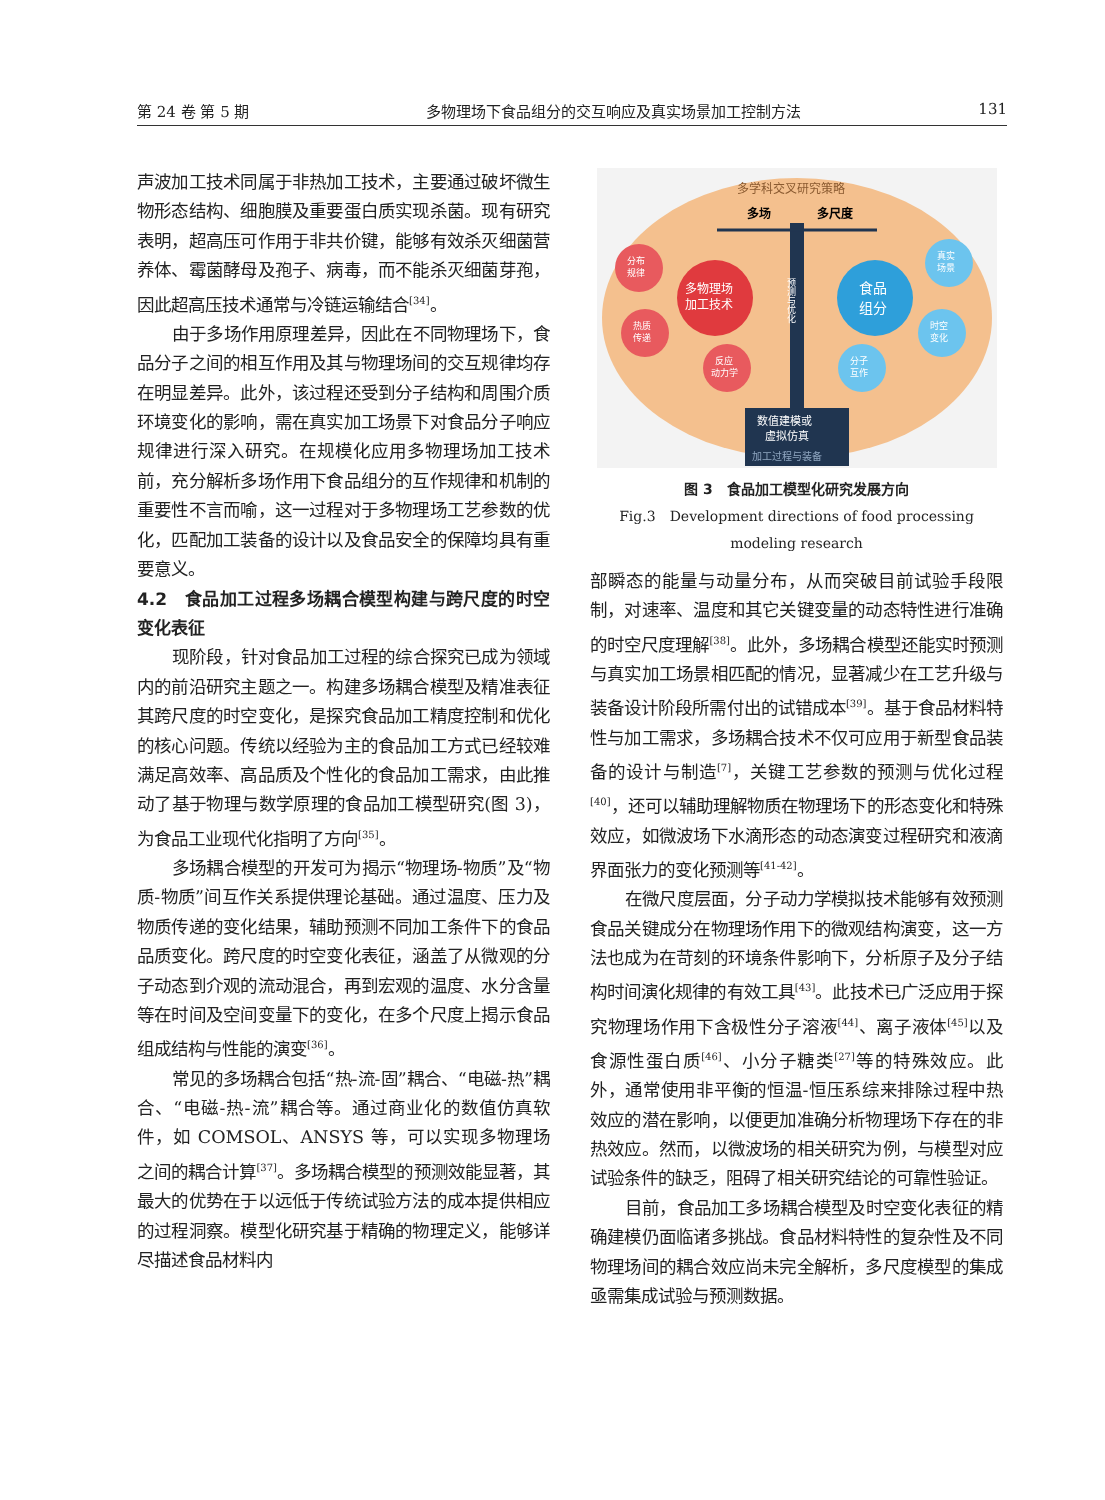第 24 卷 第 5 期 多物理场下食品组分的交互响应及真实场景加工控制方法 131
声波加工技术同属于非热加工技术，主要通过破坏微生物形态结构、细胞膜及重要蛋白质实现杀菌。现有研究表明，超高压可作用于非共价键，能够有效杀灭细菌营养体、霉菌酵母及孢子、病毒，而不能杀灭细菌芽孢，因此超高压技术通常与冷链运输结合<sup>[34]</sup>。
由于多场作用原理差异，因此在不同物理场下，食品分子之间的相互作用及其与物理场间的交互规律均存在明显差异。此外，该过程还受到分子结构和周围介质环境变化的影响，需在真实加工场景下对食品分子响应规律进行深入研究。在规模化应用多物理场加工技术前，充分解析多场作用下食品组分的互作规律和机制的重要性不言而喻，这一过程对于多物理场工艺参数的优化，匹配加工装备的设计以及食品安全的保障均具有重要意义。
4.2　食品加工过程多场耦合模型构建与跨尺度的时空变化表征
现阶段，针对食品加工过程的综合探究已成为领域内的前沿研究主题之一。构建多场耦合模型及精准表征其跨尺度的时空变化，是探究食品加工精度控制和优化的核心问题。传统以经验为主的食品加工方式已经较难满足高效率、高品质及个性化的食品加工需求，由此推动了基于物理与数学原理的食品加工模型研究(图 3)，为食品工业现代化指明了方向<sup>[35]</sup>。
多场耦合模型的开发可为揭示“物理场-物质”及“物质-物质”间互作关系提供理论基础。通过温度、压力及物质传递的变化结果，辅助预测不同加工条件下的食品品质变化。跨尺度的时空变化表征，涵盖了从微观的分子动态到介观的流动混合，再到宏观的温度、水分含量等在时间及空间变量下的变化，在多个尺度上揭示食品组成结构与性能的演变<sup>[36]</sup>。
常见的多场耦合包括“热-流-固”耦合、“电磁-热”耦合、“电磁-热-流”耦合等。通过商业化的数值仿真软件，如 COMSOL、ANSYS 等，可以实现多物理场之间的耦合计算<sup>[37]</sup>。多场耦合模型的预测效能显著，其最大的优势在于以远低于传统试验方法的成本提供相应的过程洞察。模型化研究基于精确的物理定义，能够详尽描述食品材料内
多学科交叉研究策略
多场
多尺度
预测与优化
多物理场
加工技术
食品
组分
分布
规律
热质
传递
反应
动力学
真实
场景
时空
变化
分子
互作
数值建模或
虚拟仿真
加工过程与装备
图 3　食品加工模型化研究发展方向
Fig.3　Development directions of food processing
modeling research
部瞬态的能量与动量分布，从而突破目前试验手段限制，对速率、温度和其它关键变量的动态特性进行准确的时空尺度理解<sup>[38]</sup>。此外，多场耦合模型还能实时预测与真实加工场景相匹配的情况，显著减少在工艺升级与装备设计阶段所需付出的试错成本<sup>[39]</sup>。基于食品材料特性与加工需求，多场耦合技术不仅可应用于新型食品装备的设计与制造<sup>[7]</sup>，关键工艺参数的预测与优化过程<sup>[40]</sup>，还可以辅助理解物质在物理场下的形态变化和特殊效应，如微波场下水滴形态的动态演变过程研究和液滴界面张力的变化预测等<sup>[41-42]</sup>。
在微尺度层面，分子动力学模拟技术能够有效预测食品关键成分在物理场作用下的微观结构演变，这一方法也成为在苛刻的环境条件影响下，分析原子及分子结构时间演化规律的有效工具<sup>[43]</sup>。此技术已广泛应用于探究物理场作用下含极性分子溶液<sup>[44]</sup>、离子液体<sup>[45]</sup>以及食源性蛋白质<sup>[46]</sup>、小分子糖类<sup>[27]</sup>等的特殊效应。此外，通常使用非平衡的恒温-恒压系综来排除过程中热效应的潜在影响，以便更加准确分析物理场下存在的非热效应。然而，以微波场的相关研究为例，与模型对应试验条件的缺乏，阻碍了相关研究结论的可靠性验证。
目前，食品加工多场耦合模型及时空变化表征的精确建模仍面临诸多挑战。食品材料特性的复杂性及不同物理场间的耦合效应尚未完全解析，多尺度模型的集成亟需集成试验与预测数据。